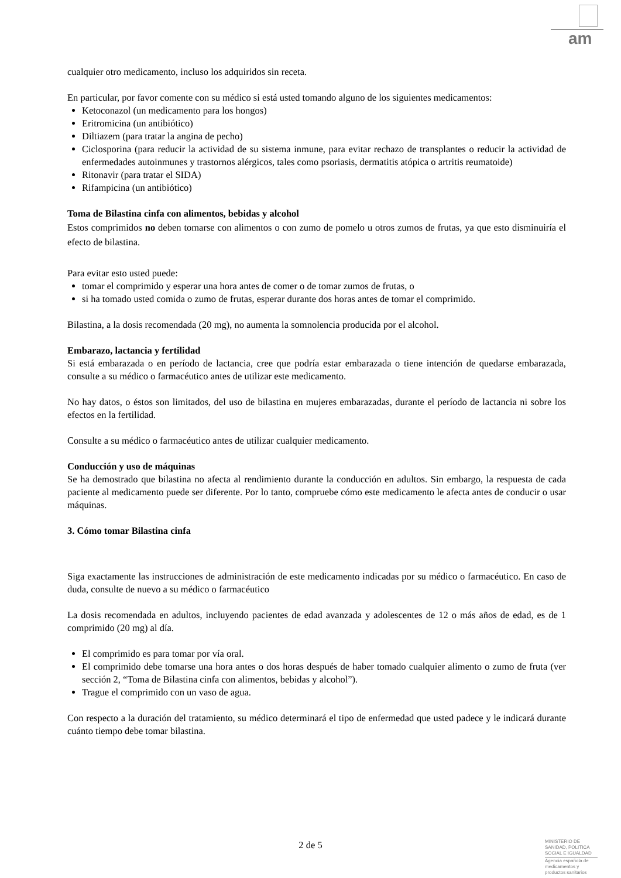am
cualquier otro medicamento, incluso los adquiridos sin receta.
En particular, por favor comente con su médico si está usted tomando alguno de los siguientes medicamentos:
Ketoconazol (un medicamento para los hongos)
Eritromicina (un antibiótico)
Diltiazem (para tratar la angina de pecho)
Ciclosporina (para reducir la actividad de su sistema inmune, para evitar rechazo de transplantes o reducir la actividad de enfermedades autoinmunes y trastornos alérgicos, tales como psoriasis, dermatitis atópica o artritis reumatoide)
Ritonavir (para tratar el SIDA)
Rifampicina (un antibiótico)
Toma de Bilastina cinfa con alimentos, bebidas y alcohol
Estos comprimidos no deben tomarse con alimentos o con zumo de pomelo u otros zumos de frutas, ya que esto disminuiría el efecto de bilastina.
Para evitar esto usted puede:
tomar el comprimido y esperar una hora antes de comer o de tomar zumos de frutas, o
si ha tomado usted comida o zumo de frutas, esperar durante dos horas antes de tomar el comprimido.
Bilastina, a la dosis recomendada (20 mg), no aumenta la somnolencia producida por el alcohol.
Embarazo, lactancia y fertilidad
Si está embarazada o en período de lactancia, cree que podría estar embarazada o tiene intención de quedarse embarazada, consulte a su médico o farmacéutico antes de utilizar este medicamento.
No hay datos, o éstos son limitados, del uso de bilastina en mujeres embarazadas, durante el período de lactancia ni sobre los efectos en la fertilidad.
Consulte a su médico o farmacéutico antes de utilizar cualquier medicamento.
Conducción y uso de máquinas
Se ha demostrado que bilastina no afecta al rendimiento durante la conducción en adultos. Sin embargo, la respuesta de cada paciente al medicamento puede ser diferente. Por lo tanto, compruebe cómo este medicamento le afecta antes de conducir o usar máquinas.
3. Cómo tomar Bilastina cinfa
Siga exactamente las instrucciones de administración de este medicamento indicadas por su médico o farmacéutico. En caso de duda, consulte de nuevo a su médico o farmacéutico
La dosis recomendada en adultos, incluyendo pacientes de edad avanzada y adolescentes de 12 o más años de edad, es de 1 comprimido (20 mg) al día.
El comprimido es para tomar por vía oral.
El comprimido debe tomarse una hora antes o dos horas después de haber tomado cualquier alimento o zumo de fruta (ver sección 2, “Toma de Bilastina cinfa con alimentos, bebidas y alcohol”).
Trague el comprimido con un vaso de agua.
Con respecto a la duración del tratamiento, su médico determinará el tipo de enfermedad que usted padece y le indicará durante cuánto tiempo debe tomar bilastina.
2 de 5
MINISTERIO DE SANIDAD, POLITICA SOCIAL E IGUALDAD
Agencia española de medicamentos y productos sanitarios